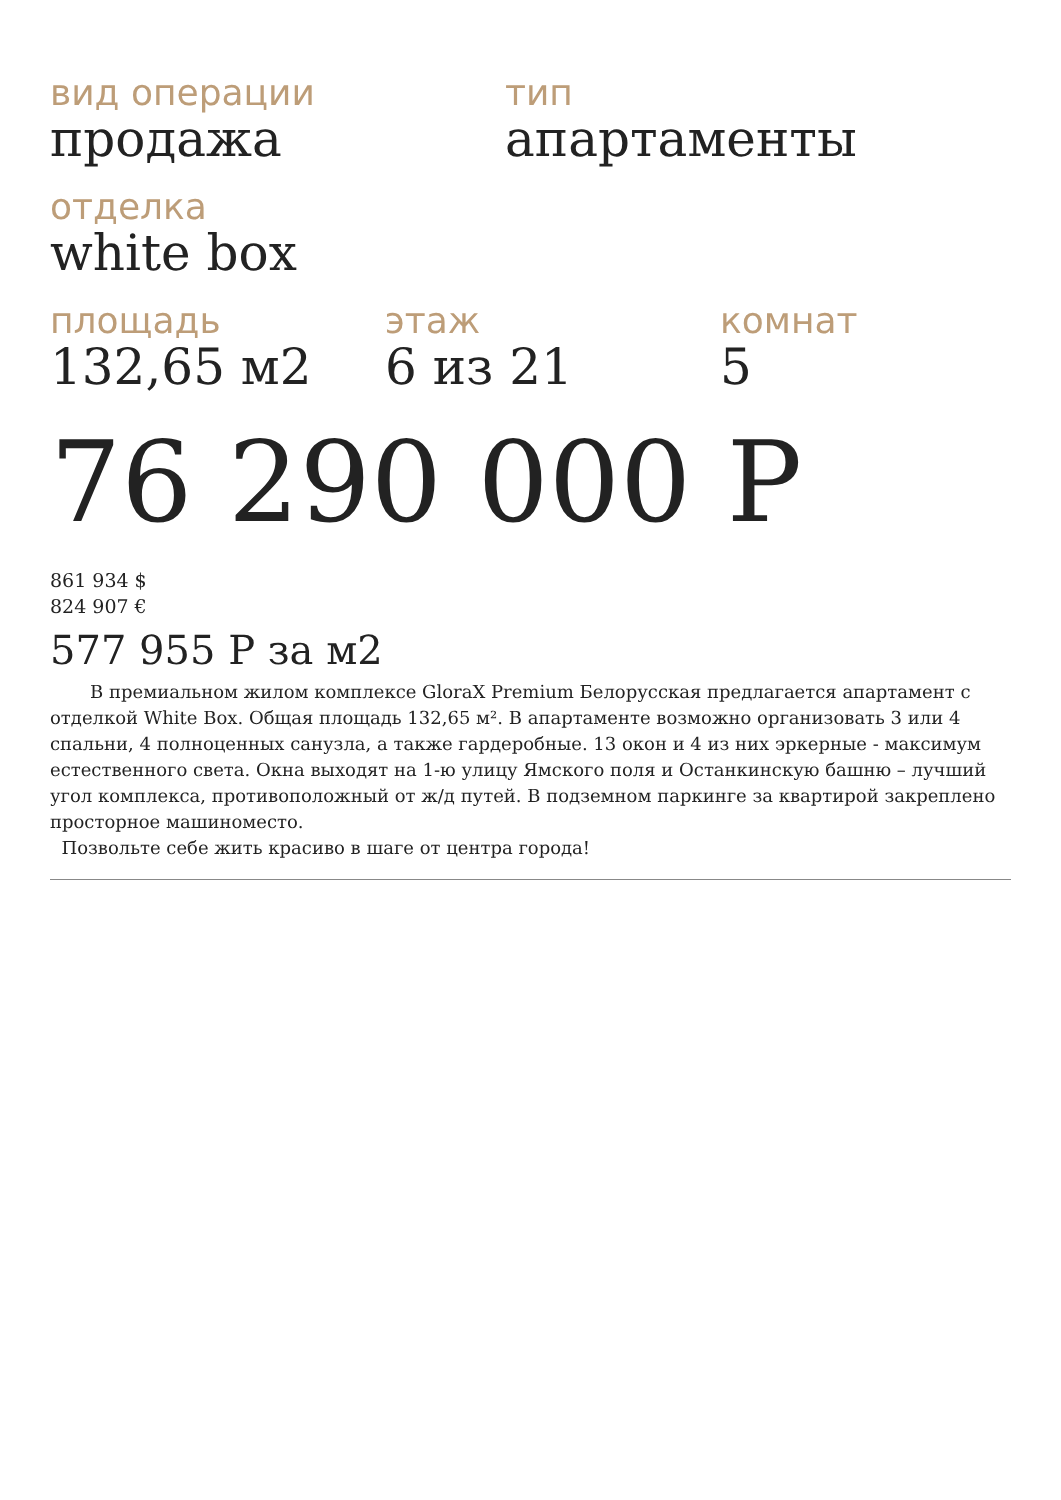вид операции
продажа
тип
апартаменты
отделка
white box
площадь
132,65 м2
этаж
6 из 21
комнат
5
76 290 000 Р
861 934 $
824 907 €
577 955 Р за м2
В премиальном жилом комплексе GloraX Premium Белорусская предлагается апартамент с отделкой White Box. Общая площадь 132,65 м². В апартаменте возможно организовать 3 или 4 спальни, 4 полноценных санузла, а также гардеробные. 13 окон и 4 из них эркерные - максимум естественного света. Окна выходят на 1-ю улицу Ямского поля и Останкинскую башню – лучший угол комплекса, противоположный от ж/д путей. В подземном паркинге за квартирой закреплено просторное машиноместо.
Позвольте себе жить красиво в шаге от центра города!